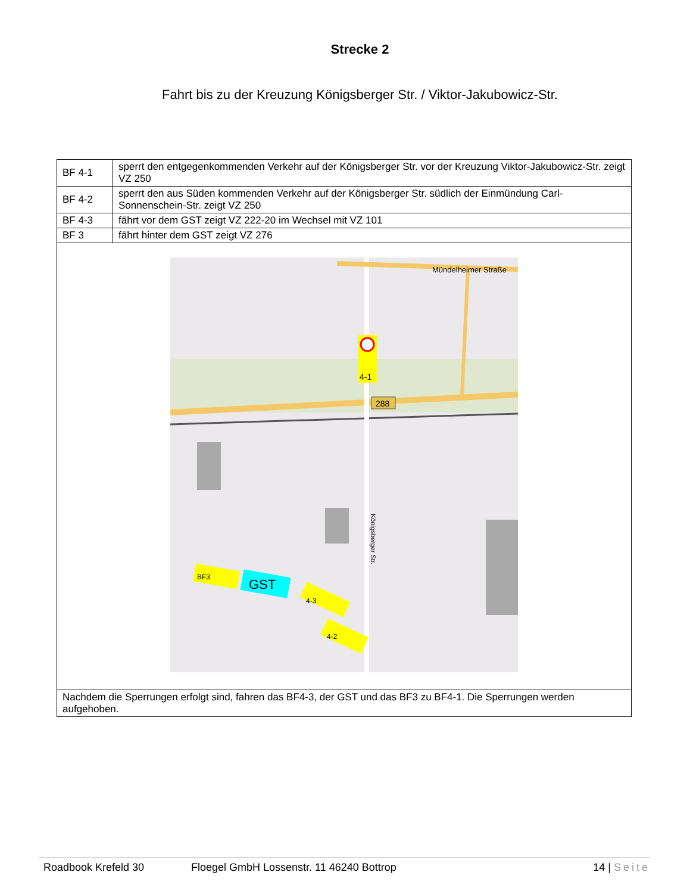Strecke 2
Fahrt bis zu der Kreuzung Königsberger Str. / Viktor-Jakubowicz-Str.
| BF 4-1 | sperrt den entgegenkommenden Verkehr auf der Königsberger Str. vor der Kreuzung Viktor-Jakubowicz-Str. zeigt VZ 250 |
| BF 4-2 | sperrt den aus Süden kommenden Verkehr auf der Königsberger Str. südlich der Einmündung Carl-Sonnenschein-Str. zeigt VZ 250 |
| BF 4-3 | fährt vor dem GST zeigt VZ 222-20 im Wechsel mit VZ 101 |
| BF 3 | fährt hinter dem GST zeigt VZ 276 |
| 4-1 288 Mündelheimer Straße Königsberger Str. GST BF3 4-3 4-2 | |
| Nachdem die Sperrungen erfolgt sind, fahren das BF4-3, der GST und das BF3 zu BF4-1. Die Sperrungen werden aufgehoben. | |
Roadbook Krefeld 30 Floegel GmbH Lossenstr. 11 46240 Bottrop 14 | Seite